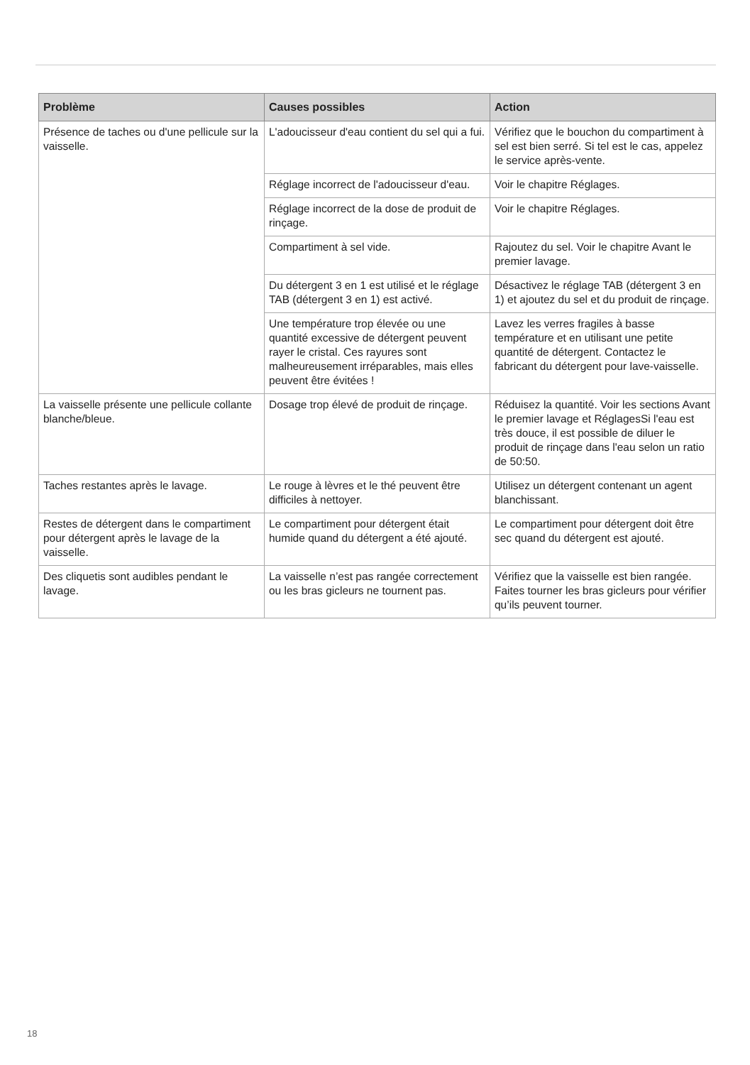| Problème | Causes possibles | Action |
| --- | --- | --- |
| Présence de taches ou d'une pellicule sur la vaisselle. | L'adoucisseur d'eau contient du sel qui a fui. | Vérifiez que le bouchon du compartiment à sel est bien serré. Si tel est le cas, appelez le service après-vente. |
| | Réglage incorrect de l'adoucisseur d'eau. | Voir le chapitre Réglages. |
| | Réglage incorrect de la dose de produit de rinçage. | Voir le chapitre Réglages. |
| | Compartiment à sel vide. | Rajoutez du sel. Voir le chapitre Avant le premier lavage. |
| | Du détergent 3 en 1 est utilisé et le réglage TAB (détergent 3 en 1) est activé. | Désactivez le réglage TAB (détergent 3 en 1) et ajoutez du sel et du produit de rinçage. |
| | Une température trop élevée ou une quantité excessive de détergent peuvent rayer le cristal. Ces rayures sont malheureusement irréparables, mais elles peuvent être évitées ! | Lavez les verres fragiles à basse température et en utilisant une petite quantité de détergent. Contactez le fabricant du détergent pour lave-vaisselle. |
| La vaisselle présente une pellicule collante blanche/bleue. | Dosage trop élevé de produit de rinçage. | Réduisez la quantité. Voir les sections Avant le premier lavage et RéglagesSi l'eau est très douce, il est possible de diluer le produit de rinçage dans l'eau selon un ratio de 50:50. |
| Taches restantes après le lavage. | Le rouge à lèvres et le thé peuvent être difficiles à nettoyer. | Utilisez un détergent contenant un agent blanchissant. |
| Restes de détergent dans le compartiment pour détergent après le lavage de la vaisselle. | Le compartiment pour détergent était humide quand du détergent a été ajouté. | Le compartiment pour détergent doit être sec quand du détergent est ajouté. |
| Des cliquetis sont audibles pendant le lavage. | La vaisselle n’est pas rangée correctement ou les bras gicleurs ne tournent pas. | Vérifiez que la vaisselle est bien rangée. Faites tourner les bras gicleurs pour vérifier qu’ils peuvent tourner. |
18